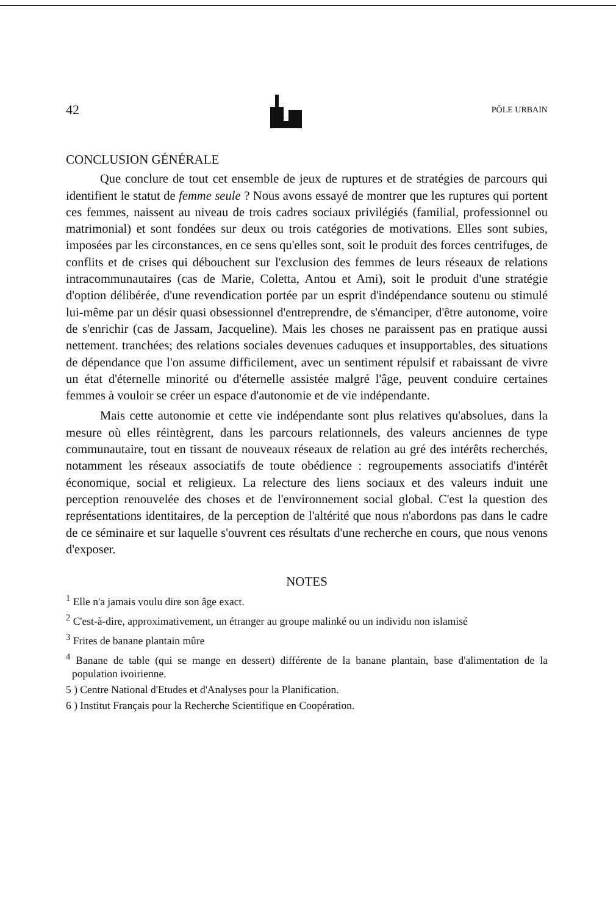42 PÔLE URBAIN
CONCLUSION GÉNÉRALE
Que conclure de tout cet ensemble de jeux de ruptures et de stratégies de parcours qui identifient le statut de femme seule ? Nous avons essayé de montrer que les ruptures qui portent ces femmes, naissent au niveau de trois cadres sociaux privilégiés (familial, professionnel ou matrimonial) et sont fondées sur deux ou trois catégories de motivations. Elles sont subies, imposées par les circonstances, en ce sens qu'elles sont, soit le produit des forces centrifuges, de conflits et de crises qui débouchent sur l'exclusion des femmes de leurs réseaux de relations intracommunautaires (cas de Marie, Coletta, Antou et Ami), soit le produit d'une stratégie d'option délibérée, d'une revendication portée par un esprit d'indépendance soutenu ou stimulé lui-même par un désir quasi obsessionnel d'entreprendre, de s'émanciper, d'être autonome, voire de s'enrichir (cas de Jassam, Jacqueline). Mais les choses ne paraissent pas en pratique aussi nettement. tranchées; des relations sociales devenues caduques et insupportables, des situations de dépendance que l'on assume difficilement, avec un sentiment répulsif et rabaissant de vivre un état d'éternelle minorité ou d'éternelle assistée malgré l'âge, peuvent conduire certaines femmes à vouloir se créer un espace d'autonomie et de vie indépendante.
Mais cette autonomie et cette vie indépendante sont plus relatives qu'absolues, dans la mesure où elles réintègrent, dans les parcours relationnels, des valeurs anciennes de type communautaire, tout en tissant de nouveaux réseaux de relation au gré des intérêts recherchés, notamment les réseaux associatifs de toute obédience : regroupements associatifs d'intérêt économique, social et religieux. La relecture des liens sociaux et des valeurs induit une perception renouvelée des choses et de l'environnement social global. C'est la question des représentations identitaires, de la perception de l'altérité que nous n'abordons pas dans le cadre de ce séminaire et sur laquelle s'ouvrent ces résultats d'une recherche en cours, que nous venons d'exposer.
NOTES
<sup>1</sup> Elle n'a jamais voulu dire son âge exact.
<sup>2</sup> C'est-à-dire, approximativement, un étranger au groupe malinké ou un individu non islamisé
<sup>3</sup> Frites de banane plantain mûre
<sup>4</sup> Banane de table (qui se mange en dessert) différente de la banane plantain, base d'alimentation de la population ivoirienne.
5 ) Centre National d'Etudes et d'Analyses pour la Planification.
6 ) Institut Français pour la Recherche Scientifique en Coopération.